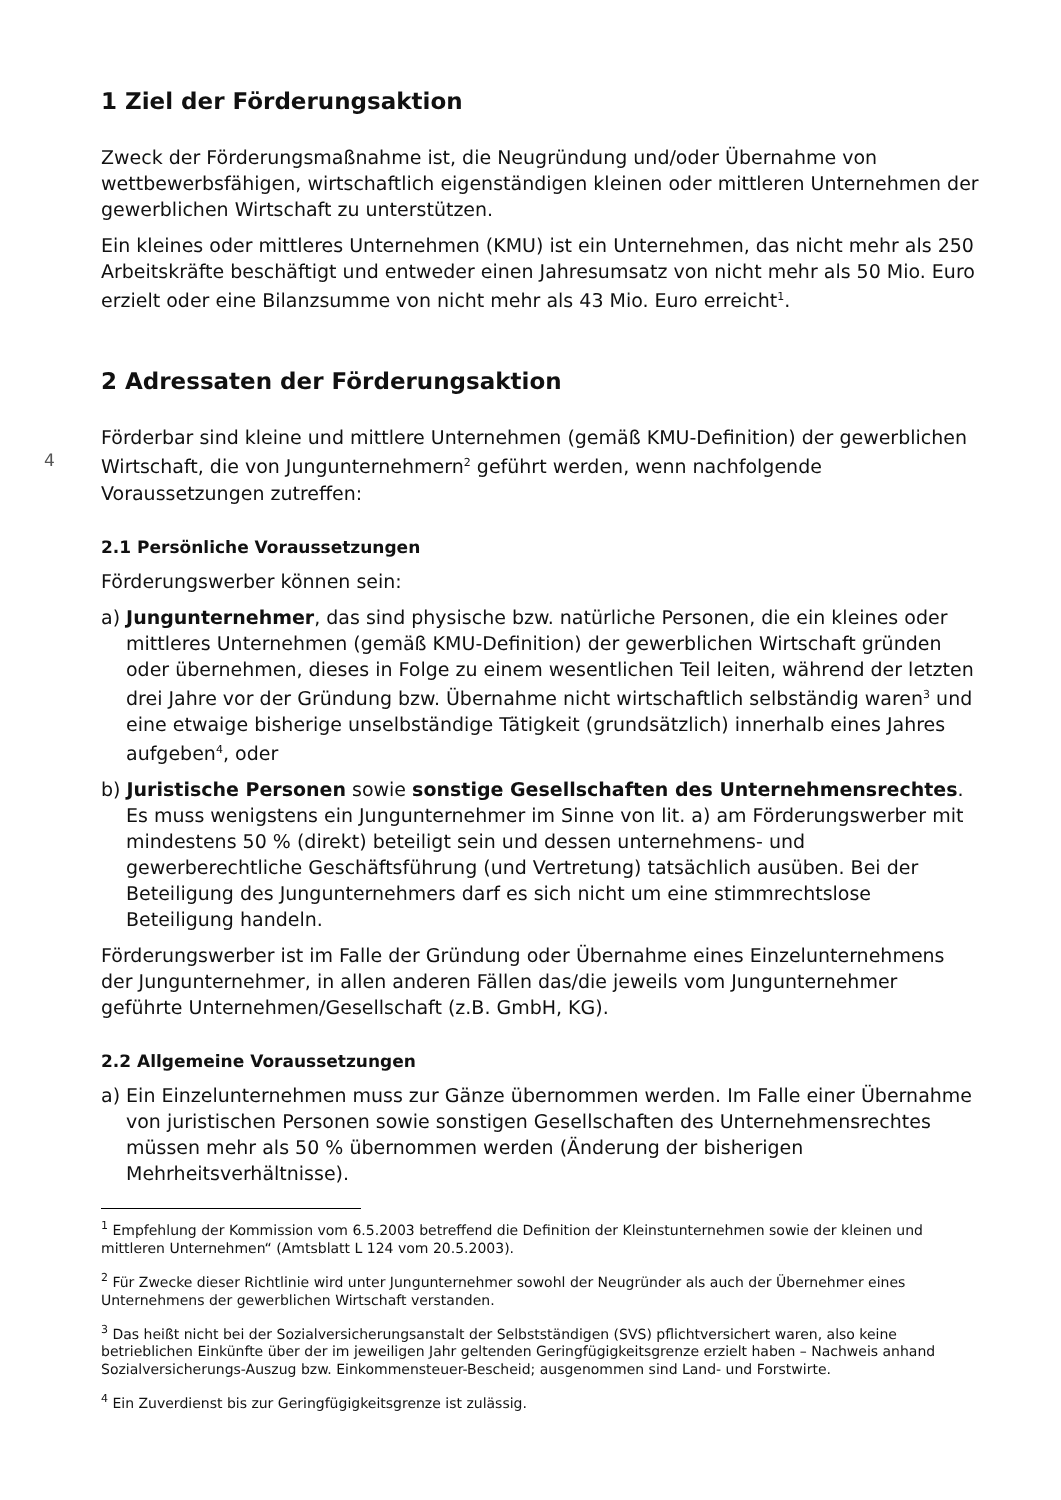4
1 Ziel der Förderungsaktion
Zweck der Förderungsmaßnahme ist, die Neugründung und/oder Übernahme von wettbewerbsfähigen, wirtschaftlich eigenständigen kleinen oder mittleren Unternehmen der gewerblichen Wirtschaft zu unterstützen.
Ein kleines oder mittleres Unternehmen (KMU) ist ein Unternehmen, das nicht mehr als 250 Arbeitskräfte beschäftigt und entweder einen Jahresumsatz von nicht mehr als 50 Mio. Euro erzielt oder eine Bilanzsumme von nicht mehr als 43 Mio. Euro erreicht<sup>1</sup>.
2 Adressaten der Förderungsaktion
Förderbar sind kleine und mittlere Unternehmen (gemäß KMU-Definition) der gewerblichen Wirtschaft, die von Jungunternehmern<sup>2</sup> geführt werden, wenn nachfolgende Voraussetzungen zutreffen:
2.1 Persönliche Voraussetzungen
Förderungswerber können sein:
a) Jungunternehmer, das sind physische bzw. natürliche Personen, die ein kleines oder mittleres Unternehmen (gemäß KMU-Definition) der gewerblichen Wirtschaft gründen oder übernehmen, dieses in Folge zu einem wesentlichen Teil leiten, während der letzten drei Jahre vor der Gründung bzw. Übernahme nicht wirtschaftlich selbständig waren<sup>3</sup> und eine etwaige bisherige unselbständige Tätigkeit (grundsätzlich) innerhalb eines Jahres aufgeben<sup>4</sup>, oder
b) Juristische Personen sowie sonstige Gesellschaften des Unternehmensrechtes.
Es muss wenigstens ein Jungunternehmer im Sinne von lit. a) am Förderungswerber mit mindestens 50 % (direkt) beteiligt sein und dessen unternehmens- und gewerberechtliche Geschäftsführung (und Vertretung) tatsächlich ausüben. Bei der Beteiligung des Jungunternehmers darf es sich nicht um eine stimmrechtslose Beteiligung handeln.
Förderungswerber ist im Falle der Gründung oder Übernahme eines Einzelunternehmens der Jungunternehmer, in allen anderen Fällen das/die jeweils vom Jungunternehmer geführte Unternehmen/Gesellschaft (z.B. GmbH, KG).
2.2 Allgemeine Voraussetzungen
a) Ein Einzelunternehmen muss zur Gänze übernommen werden. Im Falle einer Übernahme von juristischen Personen sowie sonstigen Gesellschaften des Unternehmensrechtes müssen mehr als 50 % übernommen werden (Änderung der bisherigen Mehrheitsverhältnisse).
<sup>1</sup> Empfehlung der Kommission vom 6.5.2003 betreffend die Definition der Kleinstunternehmen sowie der kleinen und mittleren Unternehmen“ (Amtsblatt L 124 vom 20.5.2003).
<sup>2</sup> Für Zwecke dieser Richtlinie wird unter Jungunternehmer sowohl der Neugründer als auch der Übernehmer eines Unternehmens der gewerblichen Wirtschaft verstanden.
<sup>3</sup> Das heißt nicht bei der Sozialversicherungsanstalt der Selbstständigen (SVS) pflichtversichert waren, also keine betrieblichen Einkünfte über der im jeweiligen Jahr geltenden Geringfügigkeitsgrenze erzielt haben – Nachweis anhand Sozialversicherungs-Auszug bzw. Einkommensteuer-Bescheid; ausgenommen sind Land- und Forstwirte.
<sup>4</sup> Ein Zuverdienst bis zur Geringfügigkeitsgrenze ist zulässig.